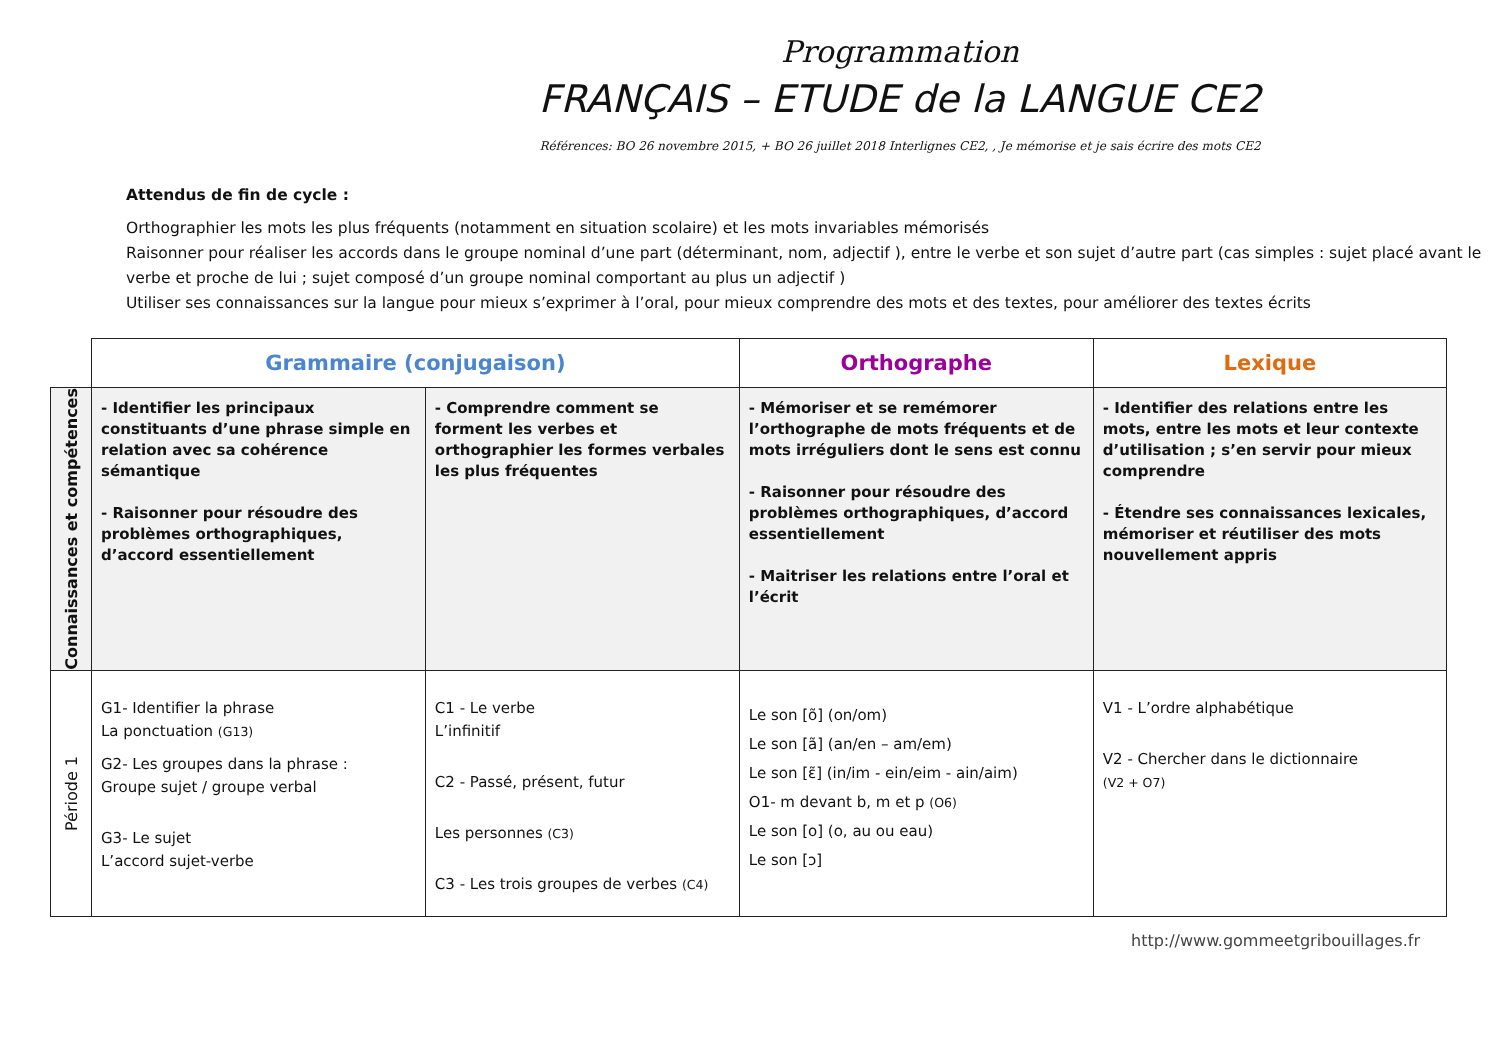Programmation
FRANÇAIS – ETUDE de la LANGUE CE2
Références: BO 26 novembre 2015, + BO 26 juillet 2018 Interlignes CE2, , Je mémorise et je sais écrire des mots CE2
Attendus de fin de cycle :
Orthographier les mots les plus fréquents (notamment en situation scolaire) et les mots invariables mémorisés
Raisonner pour réaliser les accords dans le groupe nominal d’une part (déterminant, nom, adjectif ), entre le verbe et son sujet d’autre part (cas simples : sujet placé avant le verbe et proche de lui ; sujet composé d’un groupe nominal comportant au plus un adjectif )
Utiliser ses connaissances sur la langue pour mieux s’exprimer à l’oral, pour mieux comprendre des mots et des textes, pour améliorer des textes écrits
| | Grammaire (conjugaison) | | Orthographe | Lexique |
| Connaissances et compétences | - Identifier les principaux constituants d’une phrase simple en relation avec sa cohérence sémantique - Raisonner pour résoudre des problèmes orthographiques, d’accord essentiellement | - Comprendre comment se forment les verbes et orthographier les formes verbales les plus fréquentes | - Mémoriser et se remémorer l’orthographe de mots fréquents et de mots irréguliers dont le sens est connu - Raisonner pour résoudre des problèmes orthographiques, d’accord essentiellement - Maitriser les relations entre l’oral et l’écrit | - Identifier des relations entre les mots, entre les mots et leur contexte d’utilisation ; s’en servir pour mieux comprendre - Étendre ses connaissances lexicales, mémoriser et réutiliser des mots nouvellement appris |
| Période 1 | G1- Identifier la phrase La ponctuation (G13) G2- Les groupes dans la phrase : Groupe sujet / groupe verbal G3- Le sujet L’accord sujet-verbe | C1 - Le verbe L’infinitif C2 - Passé, présent, futur Les personnes (C3) C3 - Les trois groupes de verbes (C4) | Le son [õ] (on/om) Le son [ã] (an/en – am/em) Le son [ɛ̃] (in/im - ein/eim - ain/aim) O1- m devant b, m et p (O6) Le son [o] (o, au ou eau) Le son [ɔ] | V1 - L’ordre alphabétique V2 - Chercher dans le dictionnaire (V2 + O7) |
http://www.gommeetgribouillages.fr